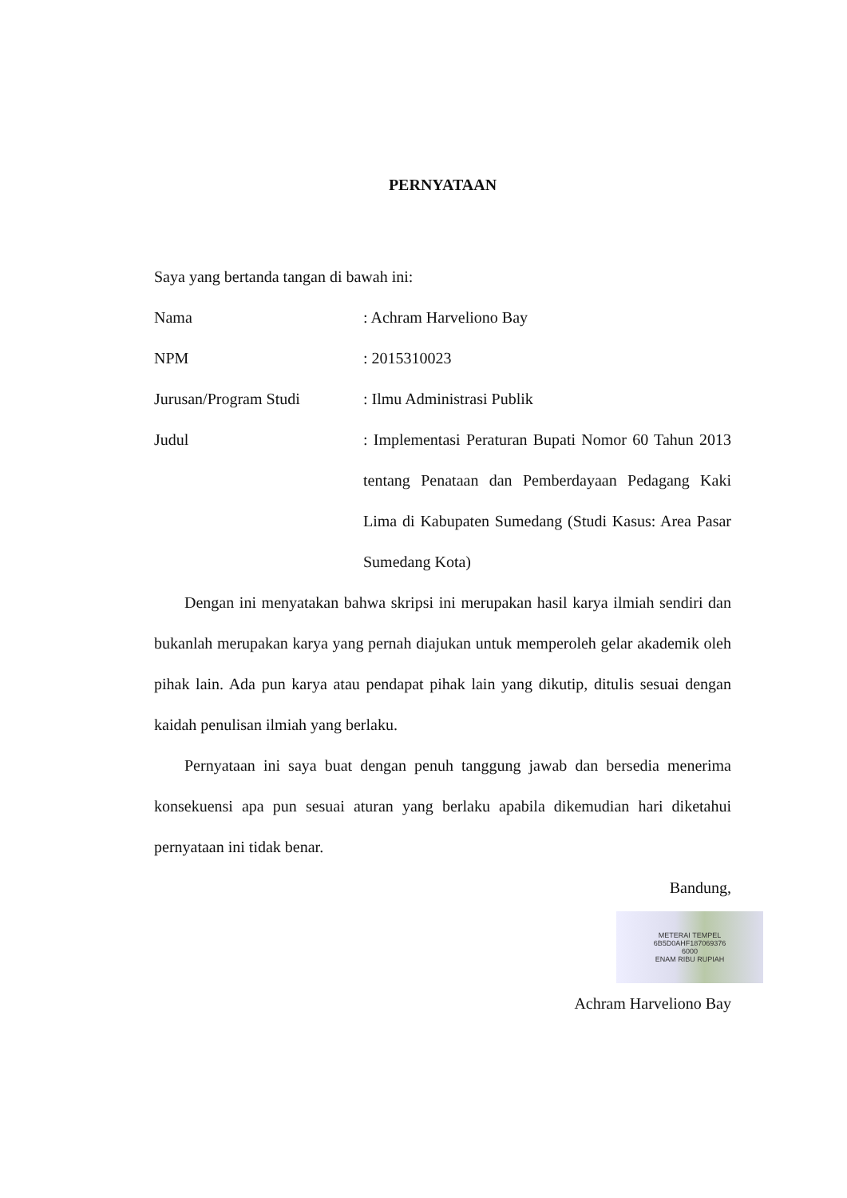PERNYATAAN
Saya yang bertanda tangan di bawah ini:
Nama : Achram Harveliono Bay
NPM : 2015310023
Jurusan/Program Studi : Ilmu Administrasi Publik
Judul : Implementasi Peraturan Bupati Nomor 60 Tahun 2013 tentang Penataan dan Pemberdayaan Pedagang Kaki Lima di Kabupaten Sumedang (Studi Kasus: Area Pasar Sumedang Kota)
Dengan ini menyatakan bahwa skripsi ini merupakan hasil karya ilmiah sendiri dan bukanlah merupakan karya yang pernah diajukan untuk memperoleh gelar akademik oleh pihak lain. Ada pun karya atau pendapat pihak lain yang dikutip, ditulis sesuai dengan kaidah penulisan ilmiah yang berlaku.
Pernyataan ini saya buat dengan penuh tanggung jawab dan bersedia menerima konsekuensi apa pun sesuai aturan yang berlaku apabila dikemudian hari diketahui pernyataan ini tidak benar.
Bandung,
METERAI TEMPEL
6B5D0AHF187069376
6000
ENAM RIBU RUPIAH
Achram Harveliono Bay